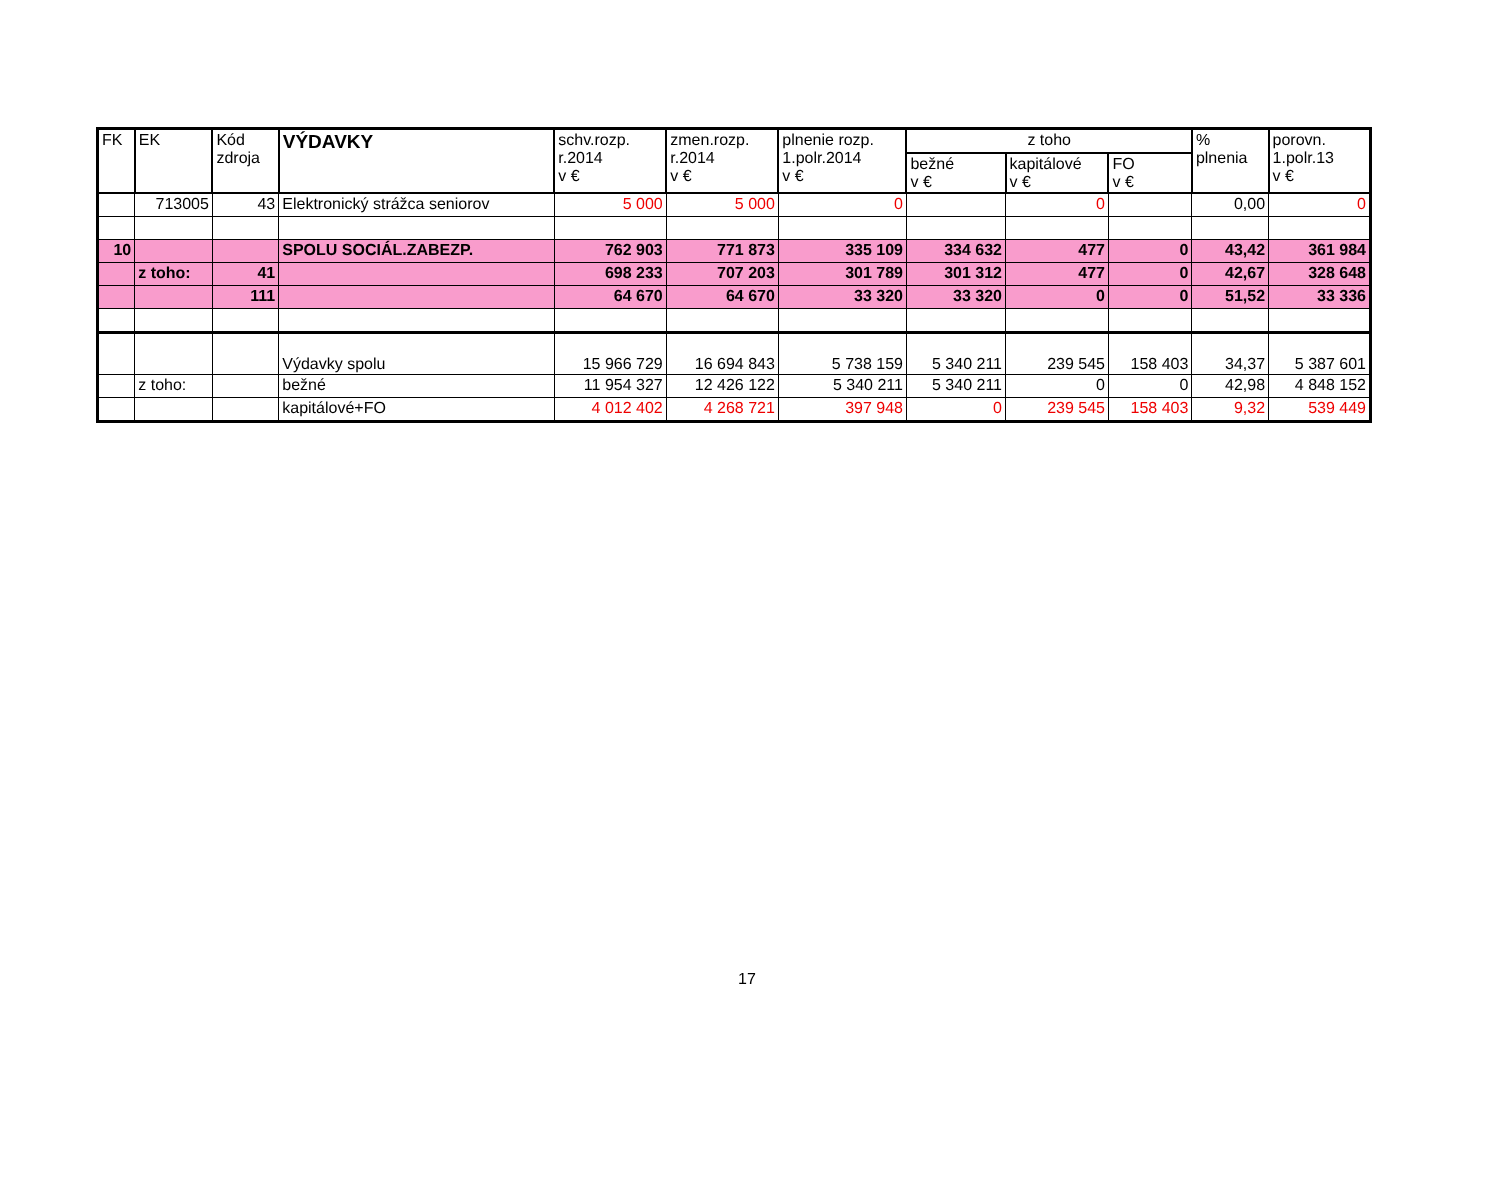| FK | EK | Kód zdroja | VÝDAVKY | schv.rozp. r.2014 v € | zmen.rozp. r.2014 v € | plnenie rozp. 1.polr.2014 v € | z toho | | | % plnenia | porovn. 1.polr.13 v € |
| --- | --- | --- | --- | --- | --- | --- | --- | --- | --- | --- | --- |
| | | | | | | | bežné v € | kapitálové v € | FO v € | | |
| | 713005 | 43 | Elektronický strážca seniorov | 5 000 | 5 000 | 0 | | 0 | | 0,00 | 0 |
| 10 | | | SPOLU SOCIÁL.ZABEZP. | 762 903 | 771 873 | 335 109 | 334 632 | 477 | 0 | 43,42 | 361 984 |
| | z toho: | 41 | | 698 233 | 707 203 | 301 789 | 301 312 | 477 | 0 | 42,67 | 328 648 |
| | | 111 | | 64 670 | 64 670 | 33 320 | 33 320 | 0 | 0 | 51,52 | 33 336 |
| | | | Výdavky spolu | 15 966 729 | 16 694 843 | 5 738 159 | 5 340 211 | 239 545 | 158 403 | 34,37 | 5 387 601 |
| | z toho: | | bežné | 11 954 327 | 12 426 122 | 5 340 211 | 5 340 211 | 0 | 0 | 42,98 | 4 848 152 |
| | | | kapitálové+FO | 4 012 402 | 4 268 721 | 397 948 | 0 | 239 545 | 158 403 | 9,32 | 539 449 |
17